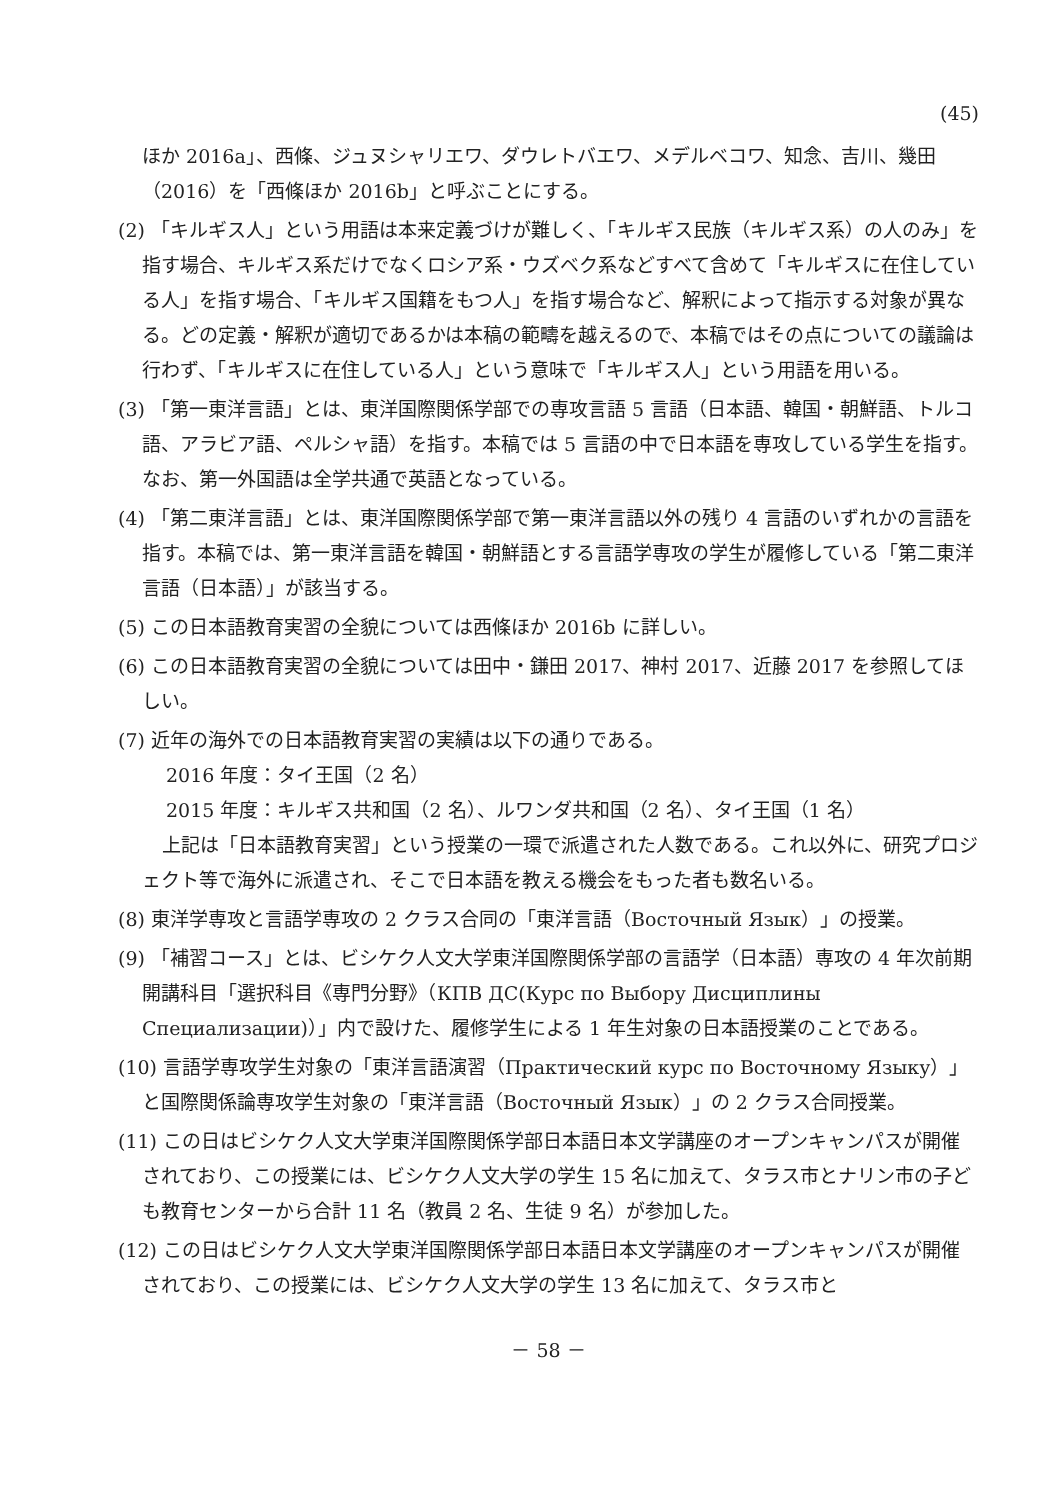(45)
ほか 2016a」、西條、ジュヌシャリエワ、ダウレトバエワ、メデルベコワ、知念、吉川、幾田（2016）を「西條ほか 2016b」と呼ぶことにする。
(2) 「キルギス人」という用語は本来定義づけが難しく、「キルギス民族（キルギス系）の人のみ」を指す場合、キルギス系だけでなくロシア系・ウズベク系などすべて含めて「キルギスに在住している人」を指す場合、「キルギス国籍をもつ人」を指す場合など、解釈によって指示する対象が異なる。どの定義・解釈が適切であるかは本稿の範疇を越えるので、本稿ではその点についての議論は行わず、「キルギスに在住している人」という意味で「キルギス人」という用語を用いる。
(3) 「第一東洋言語」とは、東洋国際関係学部での専攻言語 5 言語（日本語、韓国・朝鮮語、トルコ語、アラビア語、ペルシャ語）を指す。本稿では 5 言語の中で日本語を専攻している学生を指す。なお、第一外国語は全学共通で英語となっている。
(4) 「第二東洋言語」とは、東洋国際関係学部で第一東洋言語以外の残り 4 言語のいずれかの言語を指す。本稿では、第一東洋言語を韓国・朝鮮語とする言語学専攻の学生が履修している「第二東洋言語（日本語）」が該当する。
(5) この日本語教育実習の全貌については西條ほか 2016b に詳しい。
(6) この日本語教育実習の全貌については田中・鎌田 2017、神村 2017、近藤 2017 を参照してほしい。
(7) 近年の海外での日本語教育実習の実績は以下の通りである。
2016 年度：タイ王国（2 名）
2015 年度：キルギス共和国（2 名）、ルワンダ共和国（2 名）、タイ王国（1 名）
上記は「日本語教育実習」という授業の一環で派遣された人数である。これ以外に、研究プロジェクト等で海外に派遣され、そこで日本語を教える機会をもった者も数名いる。
(8) 東洋学専攻と言語学専攻の 2 クラス合同の「東洋言語（Восточный Язык）」の授業。
(9) 「補習コース」とは、ビシケク人文大学東洋国際関係学部の言語学（日本語）専攻の 4 年次前期開講科目「選択科目《専門分野》（КПВ ДС(Курс по Выбору Дисциплины Специализации)）」内で設けた、履修学生による 1 年生対象の日本語授業のことである。
(10) 言語学専攻学生対象の「東洋言語演習（Практический курс по Восточному Языку）」と国際関係論専攻学生対象の「東洋言語（Восточный Язык）」の 2 クラス合同授業。
(11) この日はビシケク人文大学東洋国際関係学部日本語日本文学講座のオープンキャンパスが開催されており、この授業には、ビシケク人文大学の学生 15 名に加えて、タラス市とナリン市の子ども教育センターから合計 11 名（教員 2 名、生徒 9 名）が参加した。
(12) この日はビシケク人文大学東洋国際関係学部日本語日本文学講座のオープンキャンパスが開催されており、この授業には、ビシケク人文大学の学生 13 名に加えて、タラス市と
－ 58 －